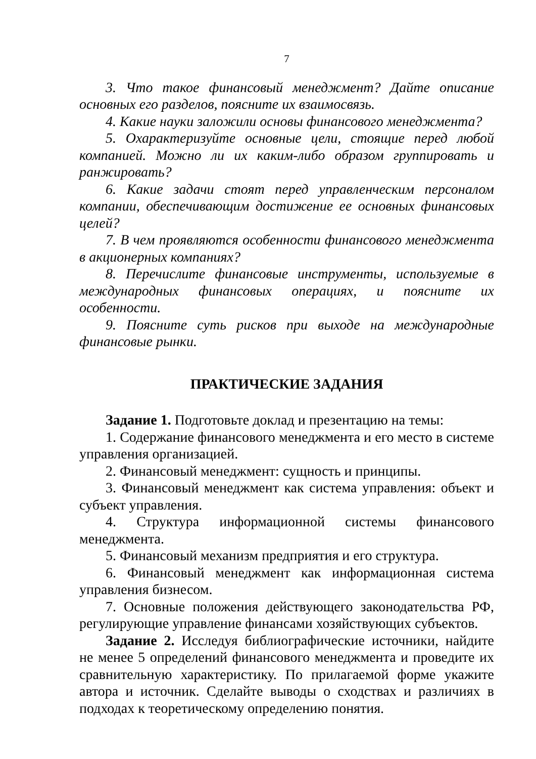7
3. Что такое финансовый менеджмент? Дайте описание основных его разделов, поясните их взаимосвязь.
4. Какие науки заложили основы финансового менеджмента?
5. Охарактеризуйте основные цели, стоящие перед любой компанией. Можно ли их каким-либо образом группировать и ранжировать?
6. Какие задачи стоят перед управленческим персоналом компании, обеспечивающим достижение ее основных финансовых целей?
7. В чем проявляются особенности финансового менеджмента в акционерных компаниях?
8. Перечислите финансовые инструменты, используемые в международных финансовых операциях, и поясните их особенности.
9. Поясните суть рисков при выходе на международные финансовые рынки.
ПРАКТИЧЕСКИЕ ЗАДАНИЯ
Задание 1. Подготовьте доклад и презентацию на темы:
1. Содержание финансового менеджмента и его место в системе управления организацией.
2. Финансовый менеджмент: сущность и принципы.
3. Финансовый менеджмент как система управления: объект и субъект управления.
4. Структура информационной системы финансового менеджмента.
5. Финансовый механизм предприятия и его структура.
6. Финансовый менеджмент как информационная система управления бизнесом.
7. Основные положения действующего законодательства РФ, регулирующие управление финансами хозяйствующих субъектов.
Задание 2. Исследуя библиографические источники, найдите не менее 5 определений финансового менеджмента и проведите их сравнительную характеристику. По прилагаемой форме укажите автора и источник. Сделайте выводы о сходствах и различиях в подходах к теоретическому определению понятия.